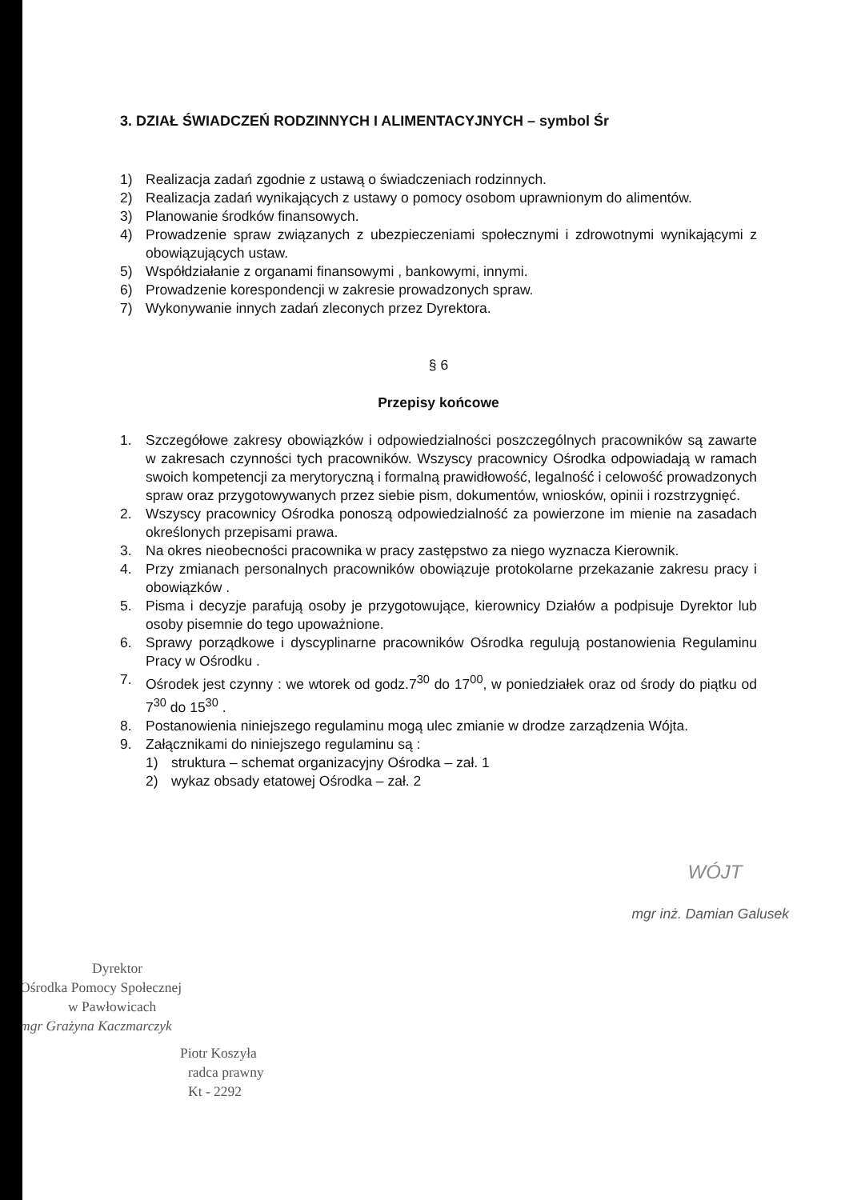3. DZIAŁ ŚWIADCZEŃ RODZINNYCH I ALIMENTACYJNYCH – symbol Śr
1) Realizacja zadań zgodnie z ustawą o świadczeniach rodzinnych.
2) Realizacja zadań wynikających z ustawy o pomocy osobom uprawnionym do alimentów.
3) Planowanie środków finansowych.
4) Prowadzenie spraw związanych z ubezpieczeniami społecznymi i zdrowotnymi wynikającymi z obowiązujących ustaw.
5) Współdziałanie z organami finansowymi , bankowymi, innymi.
6) Prowadzenie korespondencji w zakresie prowadzonych spraw.
7) Wykonywanie innych zadań zleconych przez Dyrektora.
§ 6
Przepisy końcowe
1. Szczegółowe zakresy obowiązków i odpowiedzialności poszczególnych pracowników są zawarte w zakresach czynności tych pracowników. Wszyscy pracownicy Ośrodka odpowiadają w ramach swoich kompetencji za merytoryczną i formalną prawidłowość, legalność i celowość prowadzonych spraw oraz przygotowywanych przez siebie pism, dokumentów, wniosków, opinii i rozstrzygnięć.
2. Wszyscy pracownicy Ośrodka ponoszą odpowiedzialność za powierzone im mienie na zasadach określonych przepisami prawa.
3. Na okres nieobecności pracownika w pracy zastępstwo za niego wyznacza Kierownik.
4. Przy zmianach personalnych pracowników obowiązuje protokolarne przekazanie zakresu pracy i obowiązków .
5. Pisma i decyzje parafują osoby je przygotowujące, kierownicy Działów a podpisuje Dyrektor lub osoby pisemnie do tego upoważnione.
6. Sprawy porządkowe i dyscyplinarne pracowników Ośrodka regulują postanowienia Regulaminu Pracy w Ośrodku .
7. Ośrodek jest czynny : we wtorek od godz.7<sup>30</sup> do 17<sup>00</sup>, w poniedziałek oraz od środy do piątku od 7<sup>30</sup> do 15<sup>30</sup> .
8. Postanowienia niniejszego regulaminu mogą ulec zmianie w drodze zarządzenia Wójta.
9. Załącznikami do niniejszego regulaminu są :
1) struktura – schemat organizacyjny Ośrodka – zał. 1
2) wykaz obsady etatowej Ośrodka – zał. 2
Dyrektor
Ośrodka Pomocy Społecznej
w Pawłowicach
mgr Grażyna Kaczmarczyk
Piotr Koszyła
radca prawny
Kt - 2292
WÓJT
mgr inż. Damian Galusek